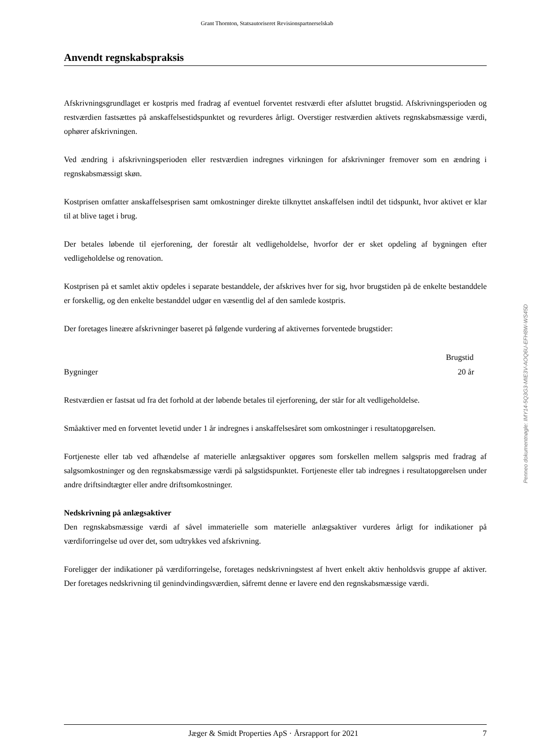Grant Thornton, Statsautoriseret Revisionspartnerselskab
Anvendt regnskabspraksis
Afskrivningsgrundlaget er kostpris med fradrag af eventuel forventet restværdi efter afsluttet brugstid. Afskrivningsperioden og restværdien fastsættes på anskaffelsestidspunktet og revurderes årligt. Overstiger restværdien aktivets regnskabsmæssige værdi, ophører afskrivningen.
Ved ændring i afskrivningsperioden eller restværdien indregnes virkningen for afskrivninger fremover som en ændring i regnskabsmæssigt skøn.
Kostprisen omfatter anskaffelsesprisen samt omkostninger direkte tilknyttet anskaffelsen indtil det tidspunkt, hvor aktivet er klar til at blive taget i brug.
Der betales løbende til ejerforening, der forestår alt vedligeholdelse, hvorfor der er sket opdeling af bygningen efter vedligeholdelse og renovation.
Kostprisen på et samlet aktiv opdeles i separate bestanddele, der afskrives hver for sig, hvor brugstiden på de enkelte bestanddele er forskellig, og den enkelte bestanddel udgør en væsentlig del af den samlede kostpris.
Der foretages lineære afskrivninger baseret på følgende vurdering af aktivernes forventede brugstider:
| | Brugstid |
| Bygninger | 20 år |
Restværdien er fastsat ud fra det forhold at der løbende betales til ejerforening, der står for alt vedligeholdelse.
Småaktiver med en forventet levetid under 1 år indregnes i anskaffelsesåret som omkostninger i resultatopgørelsen.
Fortjeneste eller tab ved afhændelse af materielle anlægsaktiver opgøres som forskellen mellem salgspris med fradrag af salgsomkostninger og den regnskabsmæssige værdi på salgstidspunktet. Fortjeneste eller tab indregnes i resultatopgørelsen under andre driftsindtægter eller andre driftsomkostninger.
Nedskrivning på anlægsaktiver
Den regnskabsmæssige værdi af såvel immaterielle som materielle anlægsaktiver vurderes årligt for indikationer på værdiforringelse ud over det, som udtrykkes ved afskrivning.
Foreligger der indikationer på værdiforringelse, foretages nedskrivningstest af hvert enkelt aktiv henholdsvis gruppe af aktiver. Der foretages nedskrivning til genindvindingsværdien, såfremt denne er lavere end den regnskabsmæssige værdi.
Penneo dokumentnøgle: IMY14-5Q3G3-MIE3V-AOQ6U-EFH8W-WS45D
Jæger & Smidt Properties ApS · Årsrapport for 2021 7